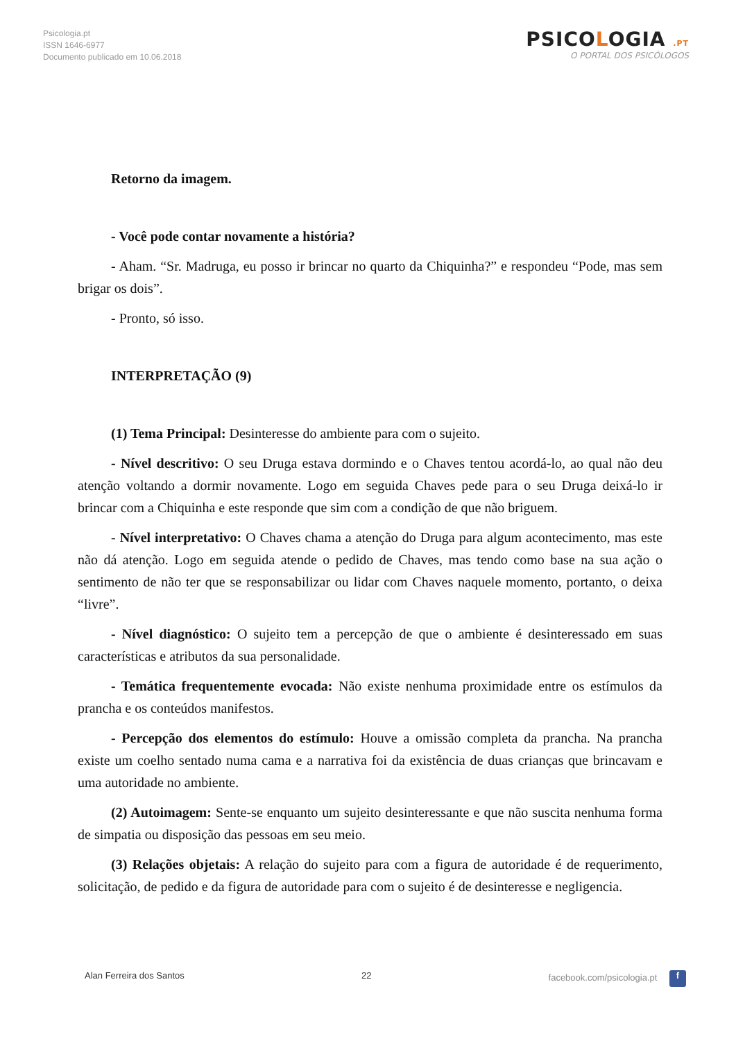Psicologia.pt
ISSN 1646-6977
Documento publicado em 10.06.2018
PSICOLOGIA .PT
O PORTAL DOS PSICÓLOGOS
Retorno da imagem.
- Você pode contar novamente a história?
- Aham. “Sr. Madruga, eu posso ir brincar no quarto da Chiquinha?” e respondeu “Pode, mas sem brigar os dois”.
- Pronto, só isso.
INTERPRETAÇÃO (9)
(1) Tema Principal: Desinteresse do ambiente para com o sujeito.
- Nível descritivo: O seu Druga estava dormindo e o Chaves tentou acordá-lo, ao qual não deu atenção voltando a dormir novamente. Logo em seguida Chaves pede para o seu Druga deixá-lo ir brincar com a Chiquinha e este responde que sim com a condição de que não briguem.
- Nível interpretativo: O Chaves chama a atenção do Druga para algum acontecimento, mas este não dá atenção. Logo em seguida atende o pedido de Chaves, mas tendo como base na sua ação o sentimento de não ter que se responsabilizar ou lidar com Chaves naquele momento, portanto, o deixa “livre”.
- Nível diagnóstico: O sujeito tem a percepção de que o ambiente é desinteressado em suas características e atributos da sua personalidade.
- Temática frequentemente evocada: Não existe nenhuma proximidade entre os estímulos da prancha e os conteúdos manifestos.
- Percepção dos elementos do estímulo: Houve a omissão completa da prancha. Na prancha existe um coelho sentado numa cama e a narrativa foi da existência de duas crianças que brincavam e uma autoridade no ambiente.
(2) Autoimagem: Sente-se enquanto um sujeito desinteressante e que não suscita nenhuma forma de simpatia ou disposição das pessoas em seu meio.
(3) Relações objetais: A relação do sujeito para com a figura de autoridade é de requerimento, solicitação, de pedido e da figura de autoridade para com o sujeito é de desinteresse e negligencia.
Alan Ferreira dos Santos 22 facebook.com/psicologia.pt f